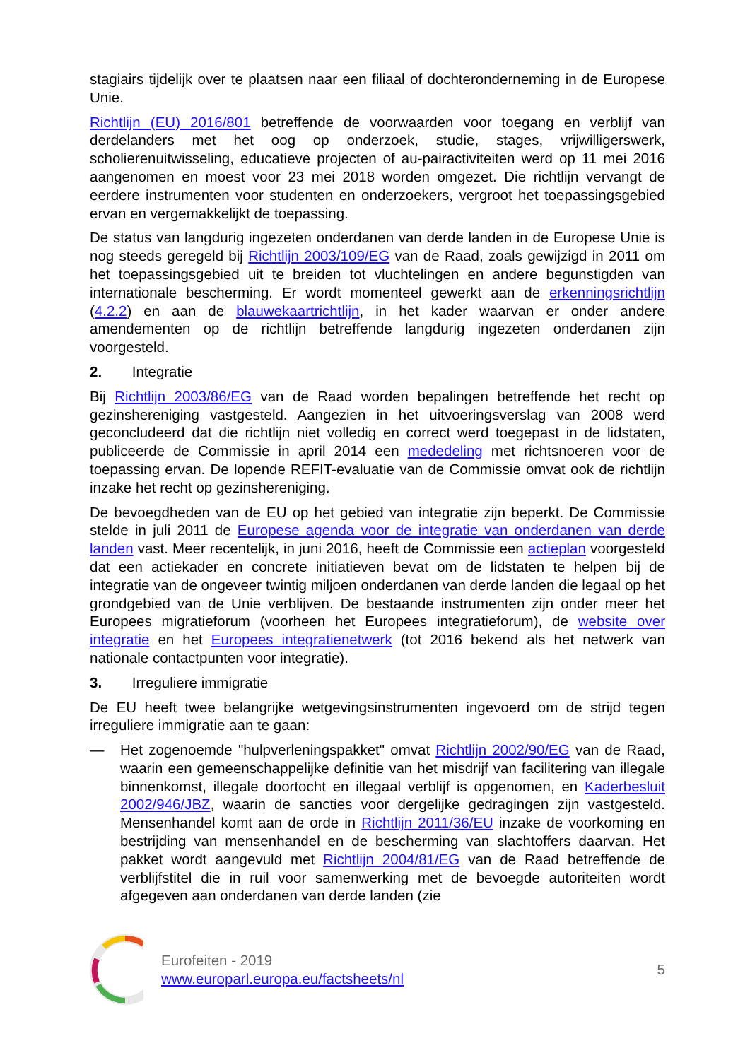stagiairs tijdelijk over te plaatsen naar een filiaal of dochteronderneming in de Europese Unie.
Richtlijn (EU) 2016/801 betreffende de voorwaarden voor toegang en verblijf van derdelanders met het oog op onderzoek, studie, stages, vrijwilligerswerk, scholierenuitwisseling, educatieve projecten of au-pairactiviteiten werd op 11 mei 2016 aangenomen en moest voor 23 mei 2018 worden omgezet. Die richtlijn vervangt de eerdere instrumenten voor studenten en onderzoekers, vergroot het toepassingsgebied ervan en vergemakkelijkt de toepassing.
De status van langdurig ingezeten onderdanen van derde landen in de Europese Unie is nog steeds geregeld bij Richtlijn 2003/109/EG van de Raad, zoals gewijzigd in 2011 om het toepassingsgebied uit te breiden tot vluchtelingen en andere begunstigden van internationale bescherming. Er wordt momenteel gewerkt aan de erkenningsrichtlijn (4.2.2) en aan de blauwekaartrichtlijn, in het kader waarvan er onder andere amendementen op de richtlijn betreffende langdurig ingezeten onderdanen zijn voorgesteld.
2. Integratie
Bij Richtlijn 2003/86/EG van de Raad worden bepalingen betreffende het recht op gezinshereniging vastgesteld. Aangezien in het uitvoeringsverslag van 2008 werd geconcludeerd dat die richtlijn niet volledig en correct werd toegepast in de lidstaten, publiceerde de Commissie in april 2014 een mededeling met richtsnoeren voor de toepassing ervan. De lopende REFIT-evaluatie van de Commissie omvat ook de richtlijn inzake het recht op gezinshereniging.
De bevoegdheden van de EU op het gebied van integratie zijn beperkt. De Commissie stelde in juli 2011 de Europese agenda voor de integratie van onderdanen van derde landen vast. Meer recentelijk, in juni 2016, heeft de Commissie een actieplan voorgesteld dat een actiekader en concrete initiatieven bevat om de lidstaten te helpen bij de integratie van de ongeveer twintig miljoen onderdanen van derde landen die legaal op het grondgebied van de Unie verblijven. De bestaande instrumenten zijn onder meer het Europees migratieforum (voorheen het Europees integratieforum), de website over integratie en het Europees integratienetwerk (tot 2016 bekend als het netwerk van nationale contactpunten voor integratie).
3. Irreguliere immigratie
De EU heeft twee belangrijke wetgevingsinstrumenten ingevoerd om de strijd tegen irreguliere immigratie aan te gaan:
— Het zogenoemde "hulpverleningspakket" omvat Richtlijn 2002/90/EG van de Raad, waarin een gemeenschappelijke definitie van het misdrijf van facilitering van illegale binnenkomst, illegale doortocht en illegaal verblijf is opgenomen, en Kaderbesluit 2002/946/JBZ, waarin de sancties voor dergelijke gedragingen zijn vastgesteld. Mensenhandel komt aan de orde in Richtlijn 2011/36/EU inzake de voorkoming en bestrijding van mensenhandel en de bescherming van slachtoffers daarvan. Het pakket wordt aangevuld met Richtlijn 2004/81/EG van de Raad betreffende de verblijfstitel die in ruil voor samenwerking met de bevoegde autoriteiten wordt afgegeven aan onderdanen van derde landen (zie
Eurofeiten - 2019
www.europarl.europa.eu/factsheets/nl
5